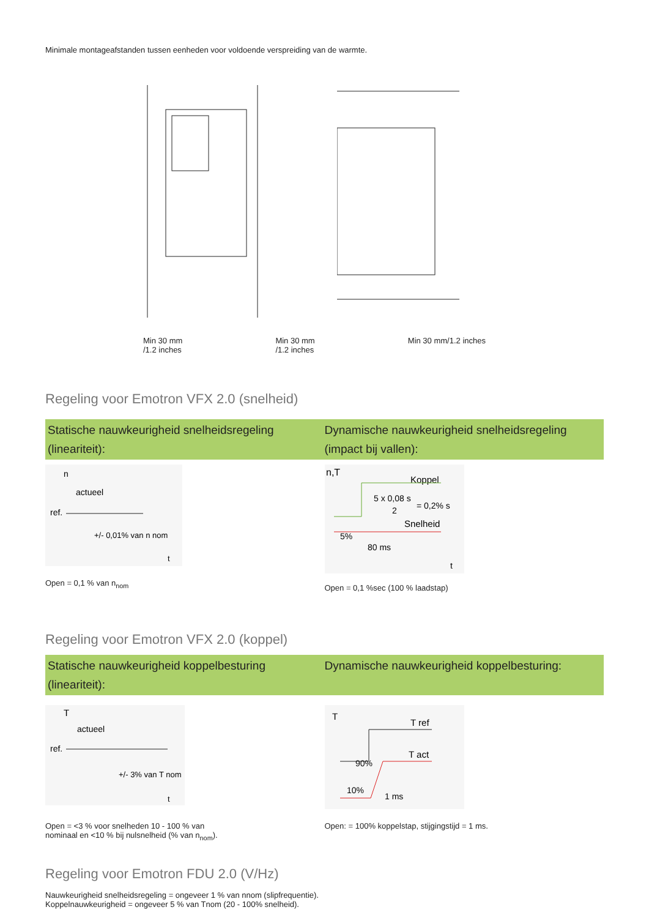Minimale montageafstanden tussen eenheden voor voldoende verspreiding van de warmte.
Min 30 mm
/1.2 inches Min 30 mm
/1.2 inches Min 30 mm/1.2 inches
Regeling voor Emotron VFX 2.0 (snelheid)
Statische nauwkeurigheid snelheidsregeling
(lineariteit):
Dynamische nauwkeurigheid snelheidsregeling
(impact bij vallen):
n
actueel
ref.
+/- 0,01% van n nom
t
Open = 0,1 % van n<sub>nom</sub>
n,T
Koppel
5 x 0,08 s
2
= 0,2% s
Snelheid
5%
80 ms
t
Open = 0,1 %sec (100 % laadstap)
Regeling voor Emotron VFX 2.0 (koppel)
Statische nauwkeurigheid koppelbesturing
(lineariteit):
Dynamische nauwkeurigheid koppelbesturing:
T
actueel
ref.
+/- 3% van T nom
t
Open = <3 % voor snelheden 10 - 100 % van
nominaal en <10 % bij nulsnelheid (% van n<sub>nom</sub>).
T
T ref
T act
90%
10%
1 ms
Open: = 100% koppelstap, stijgingstijd = 1 ms.
Regeling voor Emotron FDU 2.0 (V/Hz)
Nauwkeurigheid snelheidsregeling = ongeveer 1 % van nnom (slipfrequentie).
Koppelnauwkeurigheid = ongeveer 5 % van Tnom (20 - 100% snelheid).